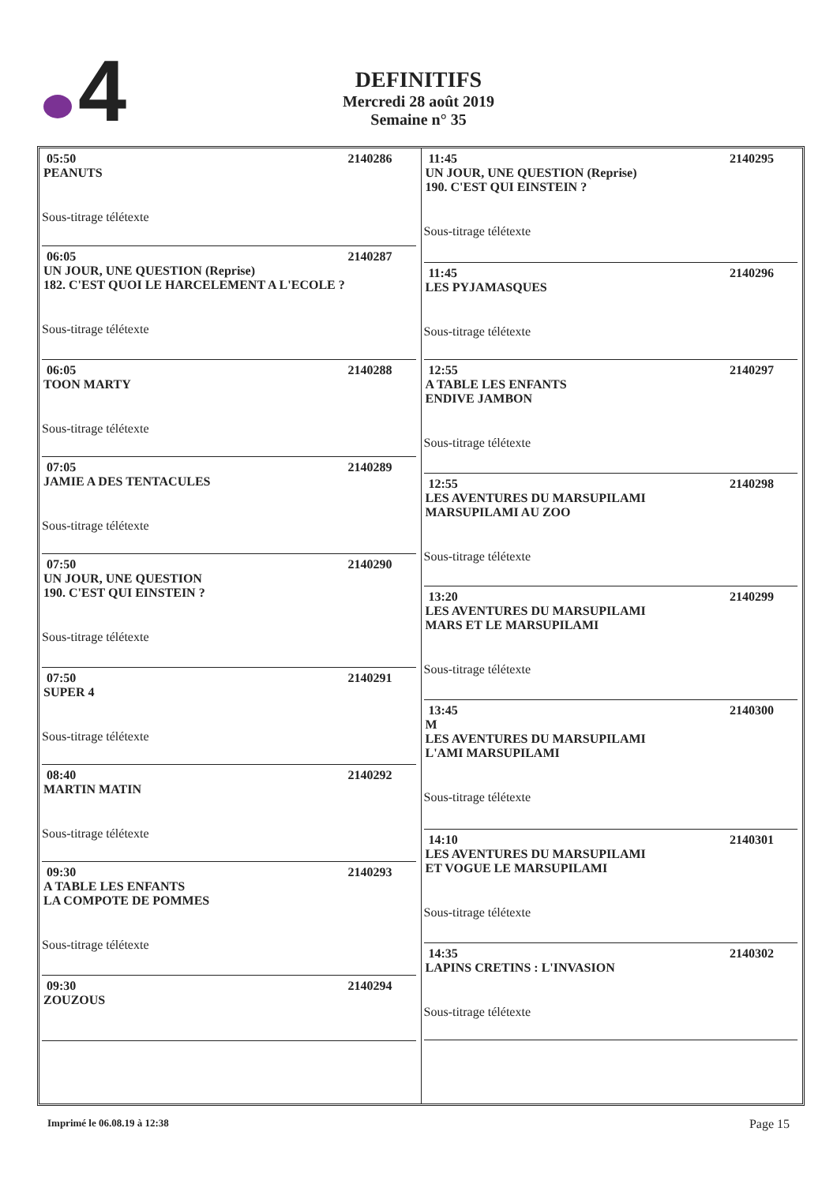4
DEFINITIFS
Mercredi 28 août 2019
Semaine n° 35
05:50 2140286
PEANUTS
Sous-titrage télétexte
06:05 2140287
UN JOUR, UNE QUESTION (Reprise)
182. C'EST QUOI LE HARCELEMENT A L'ECOLE ?
Sous-titrage télétexte
06:05 2140288
TOON MARTY
Sous-titrage télétexte
07:05 2140289
JAMIE A DES TENTACULES
Sous-titrage télétexte
07:50 2140290
UN JOUR, UNE QUESTION
190. C'EST QUI EINSTEIN ?
Sous-titrage télétexte
07:50 2140291
SUPER 4
Sous-titrage télétexte
08:40 2140292
MARTIN MATIN
Sous-titrage télétexte
09:30 2140293
A TABLE LES ENFANTS
LA COMPOTE DE POMMES
Sous-titrage télétexte
09:30 2140294
ZOUZOUS
11:45 2140295
UN JOUR, UNE QUESTION (Reprise)
190. C'EST QUI EINSTEIN ?
Sous-titrage télétexte
11:45 2140296
LES PYJAMASQUES
Sous-titrage télétexte
12:55 2140297
A TABLE LES ENFANTS
ENDIVE JAMBON
Sous-titrage télétexte
12:55 2140298
LES AVENTURES DU MARSUPILAMI
MARSUPILAMI AU ZOO
Sous-titrage télétexte
13:20 2140299
LES AVENTURES DU MARSUPILAMI
MARS ET LE MARSUPILAMI
Sous-titrage télétexte
13:45 2140300
M
LES AVENTURES DU MARSUPILAMI
L'AMI MARSUPILAMI
Sous-titrage télétexte
14:10 2140301
LES AVENTURES DU MARSUPILAMI
ET VOGUE LE MARSUPILAMI
Sous-titrage télétexte
14:35 2140302
LAPINS CRETINS : L'INVASION
Sous-titrage télétexte
Imprimé le 06.08.19 à 12:38 Page 15